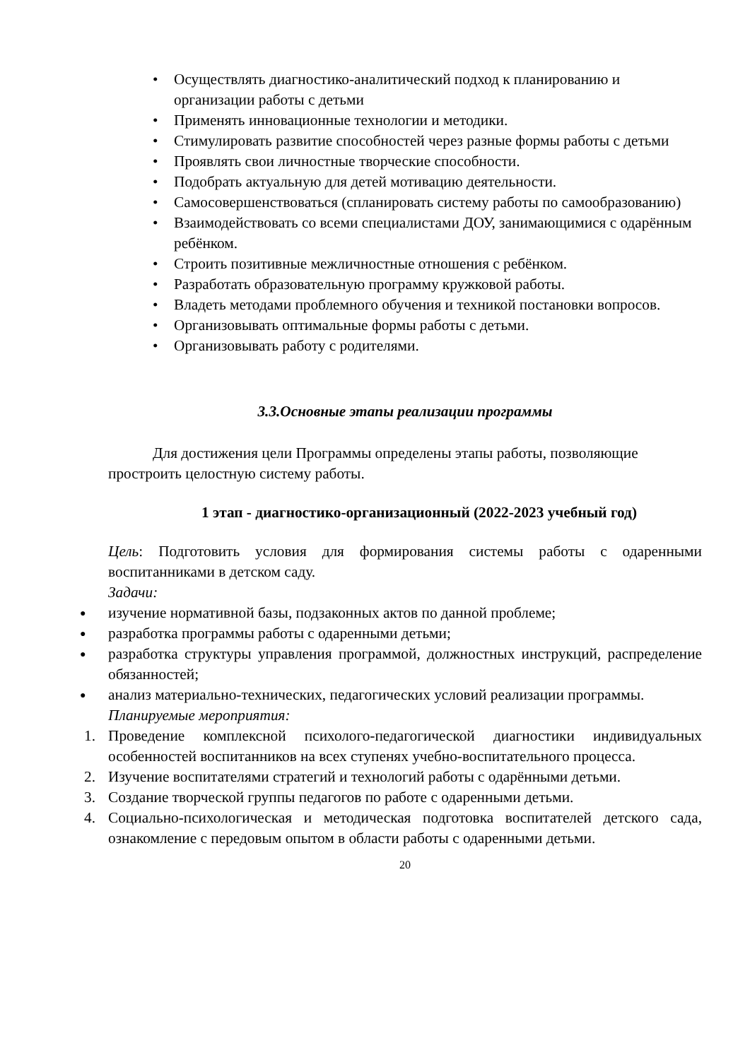• Осуществлять диагностико-аналитический подход к планированию и организации работы с детьми
• Применять инновационные технологии и методики.
• Стимулировать развитие способностей через разные формы работы с детьми
• Проявлять свои личностные творческие способности.
• Подобрать актуальную для детей мотивацию деятельности.
• Самосовершенствоваться (спланировать систему работы по самообразованию)
• Взаимодействовать со всеми специалистами ДОУ, занимающимися с одарённым ребёнком.
• Строить позитивные межличностные отношения с ребёнком.
• Разработать образовательную программу кружковой работы.
• Владеть методами проблемного обучения и техникой постановки вопросов.
• Организовывать оптимальные формы работы с детьми.
• Организовывать работу с родителями.
3.3.Основные этапы реализации программы
Для достижения цели Программы определены этапы работы, позволяющие простроить целостную систему работы.
1 этап - диагностико-организационный (2022-2023 учебный год)
Цель: Подготовить условия для формирования системы работы с одаренными воспитанниками в детском саду.
Задачи:
● изучение нормативной базы, подзаконных актов по данной проблеме;
● разработка программы работы с одаренными детьми;
● разработка структуры управления программой, должностных инструкций, распределение обязанностей;
● анализ материально-технических, педагогических условий реализации программы.
Планируемые мероприятия:
1. Проведение комплексной психолого-педагогической диагностики индивидуальных особенностей воспитанников на всех ступенях учебно-воспитательного процесса.
2. Изучение воспитателями стратегий и технологий работы с одарёнными детьми.
3. Создание творческой группы педагогов по работе с одаренными детьми.
4. Социально-психологическая и методическая подготовка воспитателей детского сада, ознакомление с передовым опытом в области работы с одаренными детьми.
20